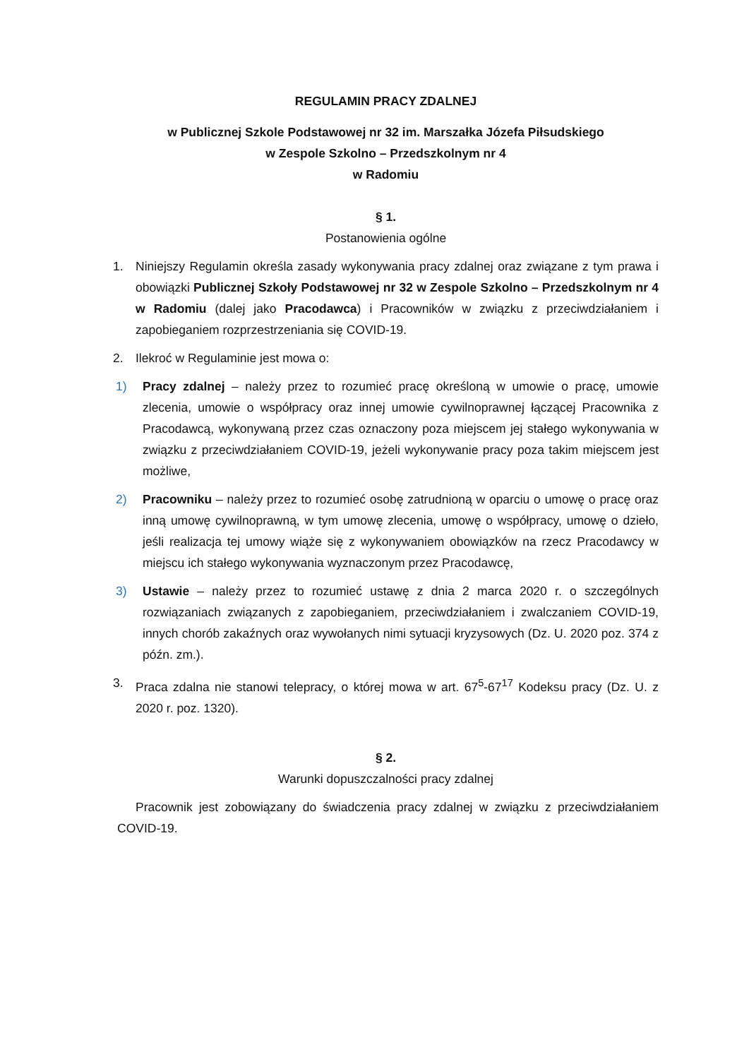REGULAMIN PRACY ZDALNEJ
w Publicznej Szkole Podstawowej nr 32 im. Marszałka Józefa Piłsudskiego
w Zespole Szkolno – Przedszkolnym nr 4
w Radomiu
§ 1.
Postanowienia ogólne
1. Niniejszy Regulamin określa zasady wykonywania pracy zdalnej oraz związane z tym prawa i obowiązki Publicznej Szkoły Podstawowej nr 32 w Zespole Szkolno – Przedszkolnym nr 4 w Radomiu (dalej jako Pracodawca) i Pracowników w związku z przeciwdziałaniem i zapobieganiem rozprzestrzeniania się COVID-19.
2. Ilekroć w Regulaminie jest mowa o:
1) Pracy zdalnej – należy przez to rozumieć pracę określoną w umowie o pracę, umowie zlecenia, umowie o współpracy oraz innej umowie cywilnoprawnej łączącej Pracownika z Pracodawcą, wykonywaną przez czas oznaczony poza miejscem jej stałego wykonywania w związku z przeciwdziałaniem COVID-19, jeżeli wykonywanie pracy poza takim miejscem jest możliwe,
2) Pracowniku – należy przez to rozumieć osobę zatrudnioną w oparciu o umowę o pracę oraz inną umowę cywilnoprawną, w tym umowę zlecenia, umowę o współpracy, umowę o dzieło, jeśli realizacja tej umowy wiąże się z wykonywaniem obowiązków na rzecz Pracodawcy w miejscu ich stałego wykonywania wyznaczonym przez Pracodawcę,
3) Ustawie – należy przez to rozumieć ustawę z dnia 2 marca 2020 r. o szczególnych rozwiązaniach związanych z zapobieganiem, przeciwdziałaniem i zwalczaniem COVID-19, innych chorób zakaźnych oraz wywołanych nimi sytuacji kryzysowych (Dz. U. 2020 poz. 374 z późn. zm.).
3. Praca zdalna nie stanowi telepracy, o której mowa w art. 67<sup>5</sup>-67<sup>17</sup> Kodeksu pracy (Dz. U. z 2020 r. poz. 1320).
§ 2.
Warunki dopuszczalności pracy zdalnej
Pracownik jest zobowiązany do świadczenia pracy zdalnej w związku z przeciwdziałaniem COVID-19.